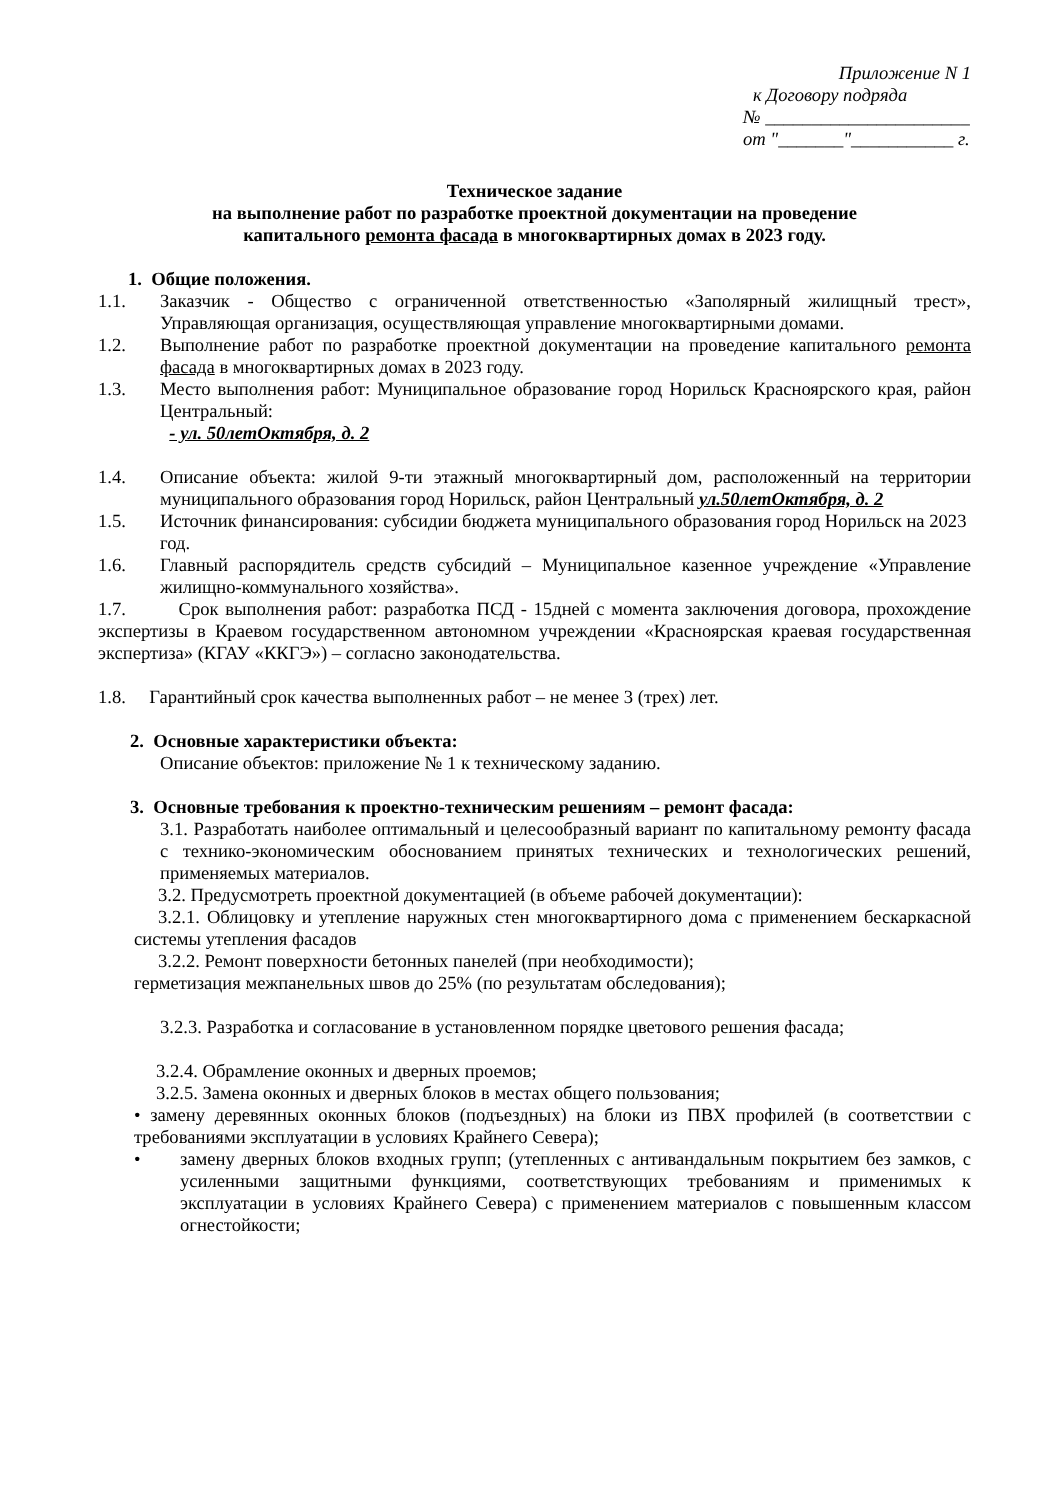Приложение N 1
к Договору подряда
№ ______________________
от "_______"___________ г.
Техническое задание
на выполнение работ по разработке проектной документации на проведение
капитального ремонта фасада в многоквартирных домах в 2023 году.
1. Общие положения.
1.1. Заказчик - Общество с ограниченной ответственностью «Заполярный жилищный трест», Управляющая организация, осуществляющая управление многоквартирными домами.
1.2. Выполнение работ по разработке проектной документации на проведение капитального ремонта фасада в многоквартирных домах в 2023 году.
1.3. Место выполнения работ: Муниципальное образование город Норильск Красноярского края, район Центральный:
- ул. 50летОктября, д. 2
1.4. Описание объекта: жилой 9-ти этажный многоквартирный дом, расположенный на территории муниципального образования город Норильск, район Центральный ул.50летОктября, д. 2
1.5. Источник финансирования: субсидии бюджета муниципального образования город Норильск на 2023 год.
1.6. Главный распорядитель средств субсидий – Муниципальное казенное учреждение «Управление жилищно-коммунального хозяйства».
1.7. Срок выполнения работ: разработка ПСД - 15дней с момента заключения договора, прохождение экспертизы в Краевом государственном автономном учреждении «Красноярская краевая государственная экспертиза» (КГАУ «ККГЭ») – согласно законодательства.
1.8. Гарантийный срок качества выполненных работ – не менее 3 (трех) лет.
2. Основные характеристики объекта:
Описание объектов: приложение № 1 к техническому заданию.
3. Основные требования к проектно-техническим решениям – ремонт фасада:
3.1. Разработать наиболее оптимальный и целесообразный вариант по капитальному ремонту фасада с технико-экономическим обоснованием принятых технических и технологических решений, применяемых материалов.
3.2. Предусмотреть проектной документацией (в объеме рабочей документации):
3.2.1. Облицовку и утепление наружных стен многоквартирного дома с применением бескаркасной системы утепления фасадов
3.2.2. Ремонт поверхности бетонных панелей (при необходимости);
герметизация межпанельных швов до 25% (по результатам обследования);
3.2.3. Разработка и согласование в установленном порядке цветового решения фасада;
3.2.4. Обрамление оконных и дверных проемов;
3.2.5. Замена оконных и дверных блоков в местах общего пользования;
• замену деревянных оконных блоков (подъездных) на блоки из ПВХ профилей (в соответствии с требованиями эксплуатации в условиях Крайнего Севера);
• замену дверных блоков входных групп; (утепленных с антивандальным покрытием без замков, с усиленными защитными функциями, соответствующих требованиям и применимых к эксплуатации в условиях Крайнего Севера) с применением материалов с повышенным классом огнестойкости;